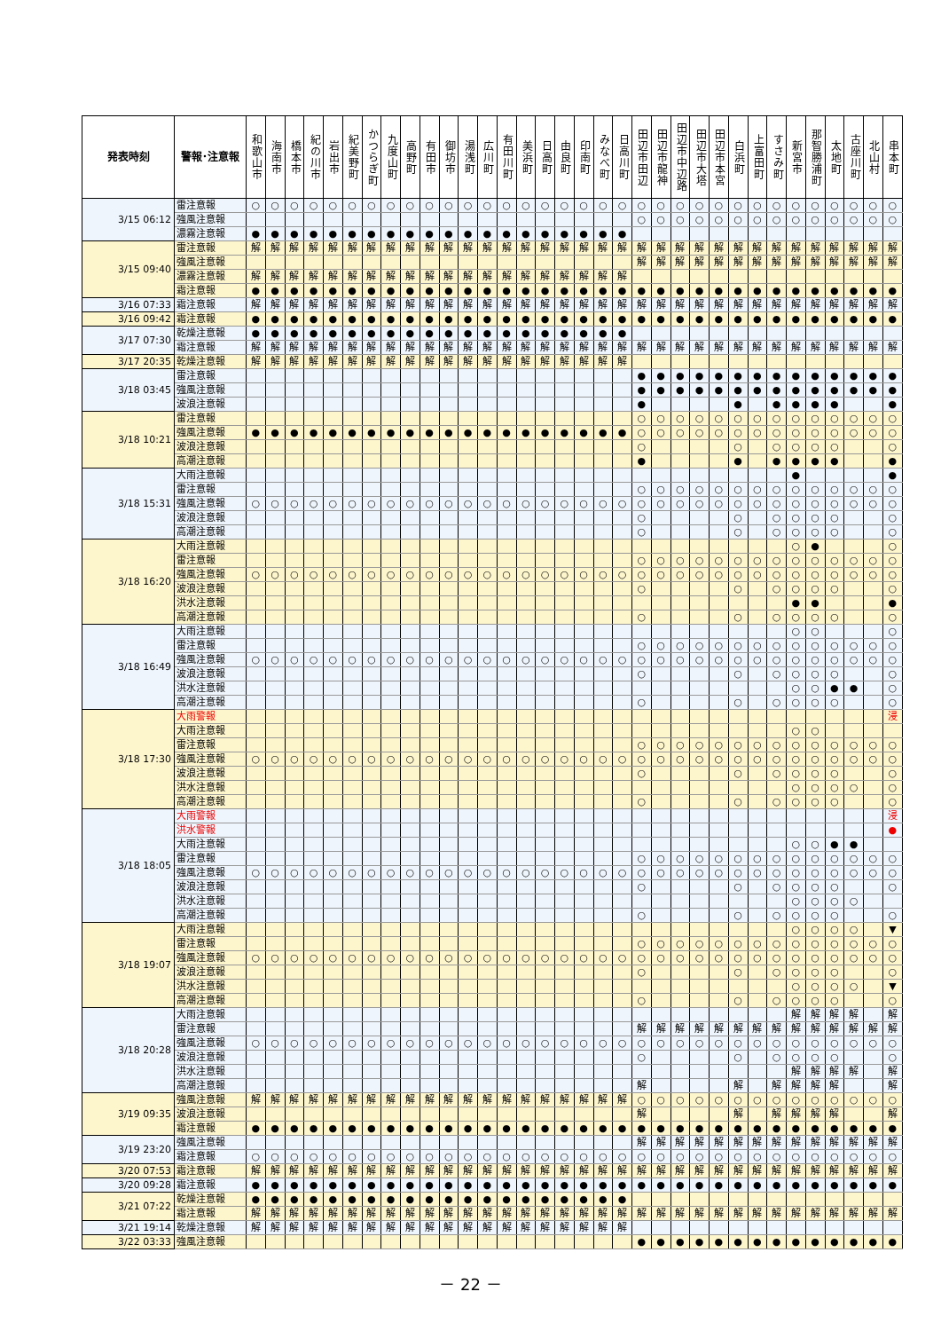| 発表時刻 | 警報･注意報 | 和歌山市 | 海南市 | 橋本市 | 紀の川市 | 岩出市 | 紀美野町 | かつらぎ町 | 九度山町 | 高野町 | 有田市 | 御坊市 | 湯浅町 | 広川町 | 有田川町 | 美浜町 | 日高町 | 由良町 | 印南町 | みなべ町 | 日高川町 | 田辺市田辺 | 田辺市龍神 | 田辺市中辺路 | 田辺市大塔 | 田辺市本宮 | 白浜町 | 上富田町 | すさみ町 | 新宮市 | 那智勝浦町 | 太地町 | 古座川町 | 北山村 | 串本町 |
| --- | --- | --- | --- | --- | --- | --- | --- | --- | --- | --- | --- | --- | --- | --- | --- | --- | --- | --- | --- | --- | --- | --- | --- | --- | --- | --- | --- | --- | --- | --- | --- | --- | --- | --- | --- |
| 3/15 06:12 | 雷注意報 | ○ | ○ | ○ | ○ | ○ | ○ | ○ | ○ | ○ | ○ | ○ | ○ | ○ | ○ | ○ | ○ | ○ | ○ | ○ | ○ | ○ | ○ | ○ | ○ | ○ | ○ | ○ | ○ | ○ | ○ | ○ | ○ | ○ | ○ |
| | 強風注意報 | | | | | | | | | | | | | | | | | | | | | ○ | ○ | ○ | ○ | ○ | ○ | ○ | ○ | ○ | ○ | ○ | ○ | ○ | ○ |
| | 濃霧注意報 | ● | ● | ● | ● | ● | ● | ● | ● | ● | ● | ● | ● | ● | ● | ● | ● | ● | ● | ● | ● | | | | | | | | | | | | | | |
| 3/15 09:40 | 雷注意報 | 解 | 解 | 解 | 解 | 解 | 解 | 解 | 解 | 解 | 解 | 解 | 解 | 解 | 解 | 解 | 解 | 解 | 解 | 解 | 解 | 解 | 解 | 解 | 解 | 解 | 解 | 解 | 解 | 解 | 解 | 解 | 解 | 解 | 解 |
| | 強風注意報 | | | | | | | | | | | | | | | | | | | | | 解 | 解 | 解 | 解 | 解 | 解 | 解 | 解 | 解 | 解 | 解 | 解 | 解 | 解 |
| | 濃霧注意報 | 解 | 解 | 解 | 解 | 解 | 解 | 解 | 解 | 解 | 解 | 解 | 解 | 解 | 解 | 解 | 解 | 解 | 解 | 解 | 解 | | | | | | | | | | | | | | |
| | 霜注意報 | ● | ● | ● | ● | ● | ● | ● | ● | ● | ● | ● | ● | ● | ● | ● | ● | ● | ● | ● | ● | ● | ● | ● | ● | ● | ● | ● | ● | ● | ● | ● | ● | ● | ● |
| 3/16 07:33 | 霜注意報 | 解 | 解 | 解 | 解 | 解 | 解 | 解 | 解 | 解 | 解 | 解 | 解 | 解 | 解 | 解 | 解 | 解 | 解 | 解 | 解 | 解 | 解 | 解 | 解 | 解 | 解 | 解 | 解 | 解 | 解 | 解 | 解 | 解 | 解 |
| 3/16 09:42 | 霜注意報 | ● | ● | ● | ● | ● | ● | ● | ● | ● | ● | ● | ● | ● | ● | ● | ● | ● | ● | ● | ● | ● | ● | ● | ● | ● | ● | ● | ● | ● | ● | ● | ● | ● | ● |
| 3/17 07:30 | 乾燥注意報 | ● | ● | ● | ● | ● | ● | ● | ● | ● | ● | ● | ● | ● | ● | ● | ● | ● | ● | ● | ● | | | | | | | | | | | | | | |
| | 霜注意報 | 解 | 解 | 解 | 解 | 解 | 解 | 解 | 解 | 解 | 解 | 解 | 解 | 解 | 解 | 解 | 解 | 解 | 解 | 解 | 解 | 解 | 解 | 解 | 解 | 解 | 解 | 解 | 解 | 解 | 解 | 解 | 解 | 解 | 解 |
| 3/17 20:35 | 乾燥注意報 | 解 | 解 | 解 | 解 | 解 | 解 | 解 | 解 | 解 | 解 | 解 | 解 | 解 | 解 | 解 | 解 | 解 | 解 | 解 | 解 | | | | | | | | | | | | | | |
| 3/18 03:45 | 雷注意報 | | | | | | | | | | | | | | | | | | | | | ● | ● | ● | ● | ● | ● | ● | ● | ● | ● | ● | ● | ● | ● |
| | 強風注意報 | | | | | | | | | | | | | | | | | | | | | ● | ● | ● | ● | ● | ● | ● | ● | ● | ● | ● | ● | ● | ● |
| | 波浪注意報 | | | | | | | | | | | | | | | | | | | | | ● | | | | | ● | | ● | ● | ● | ● | | | ● |
| 3/18 10:21 | 雷注意報 | | | | | | | | | | | | | | | | | | | | | ○ | ○ | ○ | ○ | ○ | ○ | ○ | ○ | ○ | ○ | ○ | ○ | ○ | ○ |
| | 強風注意報 | ● | ● | ● | ● | ● | ● | ● | ● | ● | ● | ● | ● | ● | ● | ● | ● | ● | ● | ● | ● | ○ | ○ | ○ | ○ | ○ | ○ | ○ | ○ | ○ | ○ | ○ | ○ | ○ | ○ |
| | 波浪注意報 | | | | | | | | | | | | | | | | | | | | | ○ | | | | | ○ | | ○ | ○ | ○ | ○ | | | ○ |
| | 高潮注意報 | | | | | | | | | | | | | | | | | | | | | ● | | | | | ● | | ● | ● | ● | ● | | | ● |
| 3/18 15:31 | 大雨注意報 | | | | | | | | | | | | | | | | | | | | | | | | | | | | | ● | | | | | ● |
| | 雷注意報 | | | | | | | | | | | | | | | | | | | | | ○ | ○ | ○ | ○ | ○ | ○ | ○ | ○ | ○ | ○ | ○ | ○ | ○ | ○ |
| | 強風注意報 | ○ | ○ | ○ | ○ | ○ | ○ | ○ | ○ | ○ | ○ | ○ | ○ | ○ | ○ | ○ | ○ | ○ | ○ | ○ | ○ | ○ | ○ | ○ | ○ | ○ | ○ | ○ | ○ | ○ | ○ | ○ | ○ | ○ | ○ |
| | 波浪注意報 | | | | | | | | | | | | | | | | | | | | | ○ | | | | | ○ | | ○ | ○ | ○ | ○ | | | ○ |
| | 高潮注意報 | | | | | | | | | | | | | | | | | | | | | ○ | | | | | ○ | | ○ | ○ | ○ | ○ | | | ○ |
| 3/18 16:20 | 大雨注意報 | | | | | | | | | | | | | | | | | | | | | | | | | | | | | ○ | ● | | | | ○ |
| | 雷注意報 | | | | | | | | | | | | | | | | | | | | | ○ | ○ | ○ | ○ | ○ | ○ | ○ | ○ | ○ | ○ | ○ | ○ | ○ | ○ |
| | 強風注意報 | ○ | ○ | ○ | ○ | ○ | ○ | ○ | ○ | ○ | ○ | ○ | ○ | ○ | ○ | ○ | ○ | ○ | ○ | ○ | ○ | ○ | ○ | ○ | ○ | ○ | ○ | ○ | ○ | ○ | ○ | ○ | ○ | ○ | ○ |
| | 波浪注意報 | | | | | | | | | | | | | | | | | | | | | ○ | | | | | ○ | | ○ | ○ | ○ | ○ | | | ○ |
| | 洪水注意報 | | | | | | | | | | | | | | | | | | | | | | | | | | | | | ● | ● | | | | ● |
| | 高潮注意報 | | | | | | | | | | | | | | | | | | | | | ○ | | | | | ○ | | ○ | ○ | ○ | ○ | | | ○ |
| 3/18 16:49 | 大雨注意報 | | | | | | | | | | | | | | | | | | | | | | | | | | | | | ○ | ○ | | | | ○ |
| | 雷注意報 | | | | | | | | | | | | | | | | | | | | | ○ | ○ | ○ | ○ | ○ | ○ | ○ | ○ | ○ | ○ | ○ | ○ | ○ | ○ |
| | 強風注意報 | ○ | ○ | ○ | ○ | ○ | ○ | ○ | ○ | ○ | ○ | ○ | ○ | ○ | ○ | ○ | ○ | ○ | ○ | ○ | ○ | ○ | ○ | ○ | ○ | ○ | ○ | ○ | ○ | ○ | ○ | ○ | ○ | ○ | ○ |
| | 波浪注意報 | | | | | | | | | | | | | | | | | | | | | ○ | | | | | ○ | | ○ | ○ | ○ | ○ | | | ○ |
| | 洪水注意報 | | | | | | | | | | | | | | | | | | | | | | | | | | | | | ○ | ○ | ● | ● | | ○ |
| | 高潮注意報 | | | | | | | | | | | | | | | | | | | | | ○ | | | | | ○ | | ○ | ○ | ○ | ○ | | | ○ |
| 3/18 17:30 | 大雨警報 | | | | | | | | | | | | | | | | | | | | | | | | | | | | | | | | | | 浸 |
| | 大雨注意報 | | | | | | | | | | | | | | | | | | | | | | | | | | | | | ○ | ○ | | | | |
| | 雷注意報 | | | | | | | | | | | | | | | | | | | | | ○ | ○ | ○ | ○ | ○ | ○ | ○ | ○ | ○ | ○ | ○ | ○ | ○ | ○ |
| | 強風注意報 | ○ | ○ | ○ | ○ | ○ | ○ | ○ | ○ | ○ | ○ | ○ | ○ | ○ | ○ | ○ | ○ | ○ | ○ | ○ | ○ | ○ | ○ | ○ | ○ | ○ | ○ | ○ | ○ | ○ | ○ | ○ | ○ | ○ | ○ |
| | 波浪注意報 | | | | | | | | | | | | | | | | | | | | | ○ | | | | | ○ | | ○ | ○ | ○ | ○ | | | ○ |
| | 洪水注意報 | | | | | | | | | | | | | | | | | | | | | | | | | | | | | ○ | ○ | ○ | ○ | | ○ |
| | 高潮注意報 | | | | | | | | | | | | | | | | | | | | | ○ | | | | | ○ | | ○ | ○ | ○ | ○ | | | ○ |
| 3/18 18:05 | 大雨警報 | | | | | | | | | | | | | | | | | | | | | | | | | | | | | | | | | | 浸 |
| | 洪水警報 | | | | | | | | | | | | | | | | | | | | | | | | | | | | | | | | | | ● |
| | 大雨注意報 | | | | | | | | | | | | | | | | | | | | | | | | | | | | | ○ | ○ | ● | ● | | |
| | 雷注意報 | | | | | | | | | | | | | | | | | | | | | ○ | ○ | ○ | ○ | ○ | ○ | ○ | ○ | ○ | ○ | ○ | ○ | ○ | ○ |
| | 強風注意報 | ○ | ○ | ○ | ○ | ○ | ○ | ○ | ○ | ○ | ○ | ○ | ○ | ○ | ○ | ○ | ○ | ○ | ○ | ○ | ○ | ○ | ○ | ○ | ○ | ○ | ○ | ○ | ○ | ○ | ○ | ○ | ○ | ○ | ○ |
| | 波浪注意報 | | | | | | | | | | | | | | | | | | | | | ○ | | | | | ○ | | ○ | ○ | ○ | ○ | | | ○ |
| | 洪水注意報 | | | | | | | | | | | | | | | | | | | | | | | | | | | | | ○ | ○ | ○ | ○ | | |
| | 高潮注意報 | | | | | | | | | | | | | | | | | | | | | ○ | | | | | ○ | | ○ | ○ | ○ | ○ | | | ○ |
| 3/18 19:07 | 大雨注意報 | | | | | | | | | | | | | | | | | | | | | | | | | | | | | ○ | ○ | ○ | ○ | | ▼ |
| | 雷注意報 | | | | | | | | | | | | | | | | | | | | | ○ | ○ | ○ | ○ | ○ | ○ | ○ | ○ | ○ | ○ | ○ | ○ | ○ | ○ |
| | 強風注意報 | ○ | ○ | ○ | ○ | ○ | ○ | ○ | ○ | ○ | ○ | ○ | ○ | ○ | ○ | ○ | ○ | ○ | ○ | ○ | ○ | ○ | ○ | ○ | ○ | ○ | ○ | ○ | ○ | ○ | ○ | ○ | ○ | ○ | ○ |
| | 波浪注意報 | | | | | | | | | | | | | | | | | | | | | ○ | | | | | ○ | | ○ | ○ | ○ | ○ | | | ○ |
| | 洪水注意報 | | | | | | | | | | | | | | | | | | | | | | | | | | | | | ○ | ○ | ○ | ○ | | ▼ |
| | 高潮注意報 | | | | | | | | | | | | | | | | | | | | | ○ | | | | | ○ | | ○ | ○ | ○ | ○ | | | ○ |
| 3/18 20:28 | 大雨注意報 | | | | | | | | | | | | | | | | | | | | | | | | | | | | | 解 | 解 | 解 | 解 | | 解 |
| | 雷注意報 | | | | | | | | | | | | | | | | | | | | | 解 | 解 | 解 | 解 | 解 | 解 | 解 | 解 | 解 | 解 | 解 | 解 | 解 | 解 |
| | 強風注意報 | ○ | ○ | ○ | ○ | ○ | ○ | ○ | ○ | ○ | ○ | ○ | ○ | ○ | ○ | ○ | ○ | ○ | ○ | ○ | ○ | ○ | ○ | ○ | ○ | ○ | ○ | ○ | ○ | ○ | ○ | ○ | ○ | ○ | ○ |
| | 波浪注意報 | | | | | | | | | | | | | | | | | | | | | ○ | | | | | ○ | | ○ | ○ | ○ | ○ | | | ○ |
| | 洪水注意報 | | | | | | | | | | | | | | | | | | | | | | | | | | | | | 解 | 解 | 解 | 解 | | 解 |
| | 高潮注意報 | | | | | | | | | | | | | | | | | | | | | 解 | | | | | 解 | | 解 | 解 | 解 | 解 | | | 解 |
| 3/19 09:35 | 強風注意報 | 解 | 解 | 解 | 解 | 解 | 解 | 解 | 解 | 解 | 解 | 解 | 解 | 解 | 解 | 解 | 解 | 解 | 解 | 解 | 解 | ○ | ○ | ○ | ○ | ○ | ○ | ○ | ○ | ○ | ○ | ○ | ○ | ○ | ○ |
| | 波浪注意報 | | | | | | | | | | | | | | | | | | | | | 解 | | | | | 解 | | 解 | 解 | 解 | 解 | | | 解 |
| | 霜注意報 | ● | ● | ● | ● | ● | ● | ● | ● | ● | ● | ● | ● | ● | ● | ● | ● | ● | ● | ● | ● | ● | ● | ● | ● | ● | ● | ● | ● | ● | ● | ● | ● | ● | ● |
| 3/19 23:20 | 強風注意報 | | | | | | | | | | | | | | | | | | | | | 解 | 解 | 解 | 解 | 解 | 解 | 解 | 解 | 解 | 解 | 解 | 解 | 解 | 解 |
| | 霜注意報 | ○ | ○ | ○ | ○ | ○ | ○ | ○ | ○ | ○ | ○ | ○ | ○ | ○ | ○ | ○ | ○ | ○ | ○ | ○ | ○ | ○ | ○ | ○ | ○ | ○ | ○ | ○ | ○ | ○ | ○ | ○ | ○ | ○ | ○ |
| 3/20 07:53 | 霜注意報 | 解 | 解 | 解 | 解 | 解 | 解 | 解 | 解 | 解 | 解 | 解 | 解 | 解 | 解 | 解 | 解 | 解 | 解 | 解 | 解 | 解 | 解 | 解 | 解 | 解 | 解 | 解 | 解 | 解 | 解 | 解 | 解 | 解 | 解 |
| 3/20 09:28 | 霜注意報 | ● | ● | ● | ● | ● | ● | ● | ● | ● | ● | ● | ● | ● | ● | ● | ● | ● | ● | ● | ● | ● | ● | ● | ● | ● | ● | ● | ● | ● | ● | ● | ● | ● | ● |
| 3/21 07:22 | 乾燥注意報 | ● | ● | ● | ● | ● | ● | ● | ● | ● | ● | ● | ● | ● | ● | ● | ● | ● | ● | ● | ● | | | | | | | | | | | | | | |
| | 霜注意報 | 解 | 解 | 解 | 解 | 解 | 解 | 解 | 解 | 解 | 解 | 解 | 解 | 解 | 解 | 解 | 解 | 解 | 解 | 解 | 解 | 解 | 解 | 解 | 解 | 解 | 解 | 解 | 解 | 解 | 解 | 解 | 解 | 解 | 解 |
| 3/21 19:14 | 乾燥注意報 | 解 | 解 | 解 | 解 | 解 | 解 | 解 | 解 | 解 | 解 | 解 | 解 | 解 | 解 | 解 | 解 | 解 | 解 | 解 | 解 | | | | | | | | | | | | | | |
| 3/22 03:33 | 強風注意報 | | | | | | | | | | | | | | | | | | | | | ● | ● | ● | ● | ● | ● | ● | ● | ● | ● | ● | ● | ● | ● |
－ 22 －